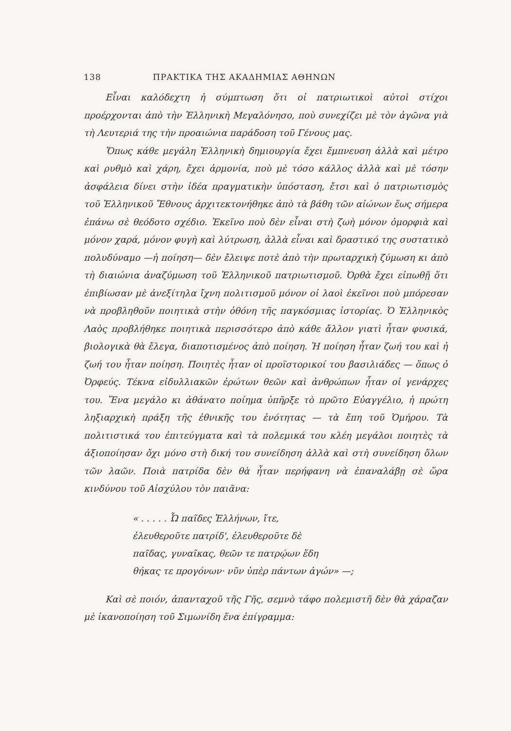138 ΠΡΑΚΤΙΚΑ ΤΗΣ ΑΚΑΔΗΜΙΑΣ ΑΘΗΝΩΝ
Εἶναι καλόδεχτη ἡ σύμπτωση ὅτι οἱ πατριωτικοὶ αὐτοὶ στίχοι προέρχονται ἀπὸ τὴν Ἑλληνικὴ Μεγαλόνησο, ποὺ συνεχίζει μὲ τὸν ἀγῶνα γιὰ τὴ Λευτεριά της τὴν προαιώνια παράδοση τοῦ Γένους μας.
Ὅπως κάθε μεγάλη Ἑλληνικὴ δημιουργία ἔχει ἔμπνευση ἀλλὰ καὶ μέτρο καὶ ρυθμὸ καὶ χάρη, ἔχει ἁρμονία, ποὺ μὲ τόσο κάλλος ἀλλὰ καὶ μὲ τόσην ἀσφάλεια δίνει στὴν ἰδέα πραγματικὴν ὑπόσταση, ἔτσι καὶ ὁ πατριωτισμὸς τοῦ Ἑλληνικοῦ Ἔθνους ἀρχιτεκτονήθηκε ἀπὸ τὰ βάθη τῶν αἰώνων ἕως σήμερα ἐπάνω σὲ θεόδοτο σχέδιο. Ἐκεῖνο ποὺ δὲν εἶναι στὴ ζωὴ μόνον ὀμορφιὰ καὶ μόνον χαρά, μόνον φυγὴ καὶ λύτρωση, ἀλλὰ εἶναι καὶ δραστικό της συστατικὸ πολυδύναμο —ἡ ποίηση— δὲν ἔλειψε ποτὲ ἀπὸ τὴν πρωταρχικὴ ζύμωση κι ἀπὸ τὴ διαιώνια ἀναζύμωση τοῦ Ἑλληνικοῦ πατριωτισμοῦ. Ὀρθὰ ἔχει εἰπωθῇ ὅτι ἐπιβίωσαν μὲ ἀνεξίτηλα ἴχνη πολιτισμοῦ μόνον οἱ λαοὶ ἐκεῖνοι ποὺ μπόρεσαν νὰ προβληθοῦν ποιητικὰ στὴν ὀθόνη τῆς παγκόσμιας ἱστορίας. Ὁ Ἑλληνικὸς Λαὸς προβλήθηκε ποιητικὰ περισσότερο ἀπὸ κάθε ἄλλον γιατὶ ἦταν φυσικά, βιολογικὰ θὰ ἔλεγα, διαποτισμένος ἀπὸ ποίηση. Ἡ ποίηση ἦταν ζωή του καὶ ἡ ζωή του ἦταν ποίηση. Ποιητὲς ἦταν οἱ προϊστορικοί του βασιλιάδες — ὅπως ὁ Ὀρφεύς. Τέκνα εἰδυλλιακῶν ἐρώτων θεῶν καὶ ἀνθρώπων ἦταν οἱ γενάρχες του. Ἕνα μεγάλο κι ἀθάνατο ποίημα ὑπῆρξε τὸ πρῶτο Εὐαγγέλιο, ἡ πρώτη ληξιαρχικὴ πράξη τῆς ἐθνικῆς του ἑνότητας — τὰ ἔπη τοῦ Ὁμήρου. Τὰ πολιτιστικά του ἐπιτεύγματα καὶ τὰ πολεμικά του κλέη μεγάλοι ποιητὲς τὰ ἀξιοποίησαν ὄχι μόνο στὴ δική του συνείδηση ἀλλὰ καὶ στὴ συνείδηση ὅλων τῶν λαῶν. Ποιὰ πατρίδα δὲν θὰ ἦταν περήφανη νὰ ἐπαναλάβῃ σὲ ὥρα κινδύνου τοῦ Αἰσχύλου τὸν παιᾶνα:
« . . . . . Ὦ παῖδες Ἑλλήνων, ἴτε,
ἐλευθεροῦτε πατρίδ', ἐλευθεροῦτε δὲ
παῖδας, γυναῖκας, θεῶν τε πατρῴων ἕδη
θήκας τε προγόνων· νῦν ὑπὲρ πάντων ἀγών» —;
Καὶ σὲ ποιόν, ἁπανταχοῦ τῆς Γῆς, σεμνὸ τάφο πολεμιστῆ δὲν θὰ χάραζαν μὲ ἱκανοποίηση τοῦ Σιμωνίδη ἕνα ἐπίγραμμα: